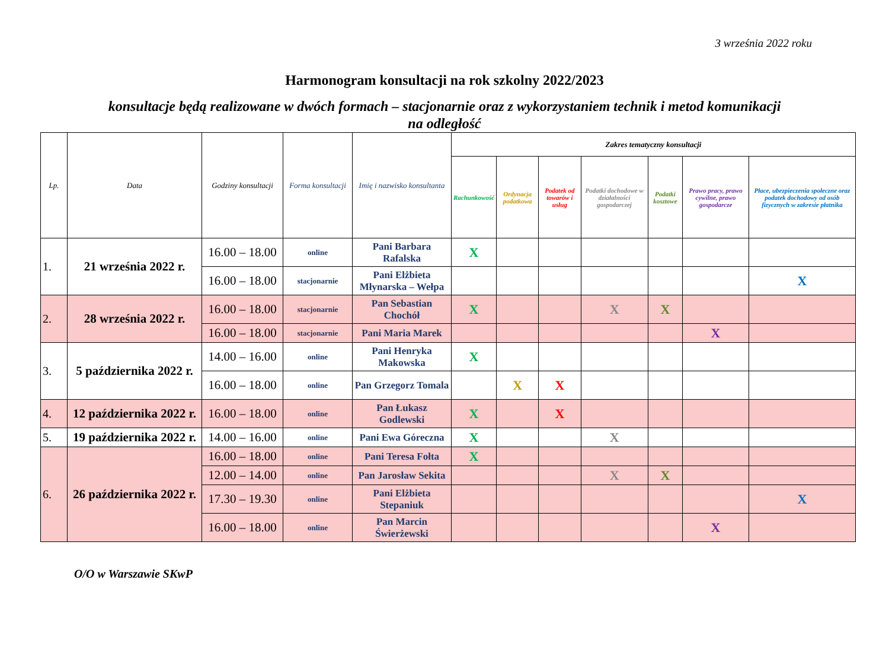3 września 2022 roku
Harmonogram konsultacji na rok szkolny 2022/2023
konsultacje będą realizowane w dwóch formach – stacjonarnie oraz z wykorzystaniem technik i metod komunikacji
na odległość
| Lp. | Data | Godziny konsultacji | Forma konsultacji | Imię i nazwisko konsultanta | Zakres tematyczny konsultacji | | | | | | |
| --- | --- | --- | --- | --- | --- | --- | --- | --- | --- | --- | --- |
| | | | | | Rachunkowość | Ordynacja podatkowa | Podatek od towarów i usług | Podatki dochodowe w działalności gospodarczej | Podatki kosztowe | Prawo pracy, prawo cywilne, prawo gospodarcze | Płace, ubezpieczenia społeczne oraz podatek dochodowy od osób fizycznych w zakresie płatnika |
| 1. | 21 września 2022 r. | 16.00 – 18.00 | online | Pani Barbara Rafalska | X | | | | | | |
| | | 16.00 – 18.00 | stacjonarnie | Pani Elżbieta Młynarska – Wełpa | | | | | | | X |
| 2. | 28 września 2022 r. | 16.00 – 18.00 | stacjonarnie | Pan Sebastian Chochół | X | | | X | X | | |
| | | 16.00 – 18.00 | stacjonarnie | Pani Maria Marek | | | | | | X | |
| 3. | 5 października 2022 r. | 14.00 – 16.00 | online | Pani Henryka Makowska | X | | | | | | |
| | | 16.00 – 18.00 | online | Pan Grzegorz Tomala | | X | X | | | | |
| 4. | 12 października 2022 r. | 16.00 – 18.00 | online | Pan Łukasz Godlewski | X | | X | | | | |
| 5. | 19 października 2022 r. | 14.00 – 16.00 | online | Pani Ewa Góreczna | X | | | X | | | |
| 6. | 26 października 2022 r. | 16.00 – 18.00 | online | Pani Teresa Fołta | X | | | | | | |
| | | 12.00 – 14.00 | online | Pan Jarosław Sekita | | | | X | X | | |
| | | 17.30 – 19.30 | online | Pani Elżbieta Stepaniuk | | | | | | | X |
| | | 16.00 – 18.00 | online | Pan Marcin Świerżewski | | | | | | X | |
O/O w Warszawie SKwP